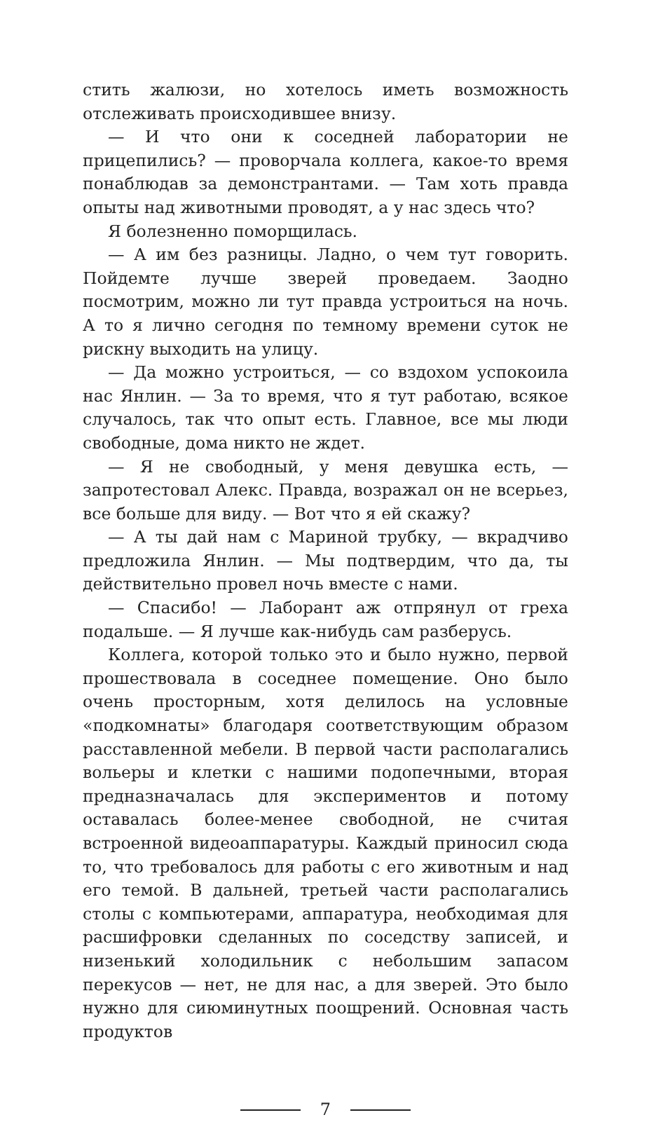стить жалюзи, но хотелось иметь возможность отслеживать происходившее внизу.
— И что они к соседней лаборатории не прицепились? — проворчала коллега, какое-то время понаблюдав за демонстрантами. — Там хоть правда опыты над животными проводят, а у нас здесь что?
Я болезненно поморщилась.
— А им без разницы. Ладно, о чем тут говорить. Пойдемте лучше зверей проведаем. Заодно посмотрим, можно ли тут правда устроиться на ночь. А то я лично сегодня по темному времени суток не рискну выходить на улицу.
— Да можно устроиться, — со вздохом успокоила нас Янлин. — За то время, что я тут работаю, всякое случалось, так что опыт есть. Главное, все мы люди свободные, дома никто не ждет.
— Я не свободный, у меня девушка есть, — запротестовал Алекс. Правда, возражал он не всерьез, все больше для виду. — Вот что я ей скажу?
— А ты дай нам с Мариной трубку, — вкрадчиво предложила Янлин. — Мы подтвердим, что да, ты действительно провел ночь вместе с нами.
— Спасибо! — Лаборант аж отпрянул от греха подальше. — Я лучше как-нибудь сам разберусь.
Коллега, которой только это и было нужно, первой прошествовала в соседнее помещение. Оно было очень просторным, хотя делилось на условные «подкомнаты» благодаря соответствующим образом расставленной мебели. В первой части располагались вольеры и клетки с нашими подопечными, вторая предназначалась для экспериментов и потому оставалась более-менее свободной, не считая встроенной видеоаппаратуры. Каждый приносил сюда то, что требовалось для работы с его животным и над его темой. В дальней, третьей части располагались столы с компьютерами, аппаратура, необходимая для расшифровки сделанных по соседству записей, и низенький холодильник с небольшим запасом перекусов — нет, не для нас, а для зверей. Это было нужно для сиюминутных поощрений. Основная часть продуктов
7